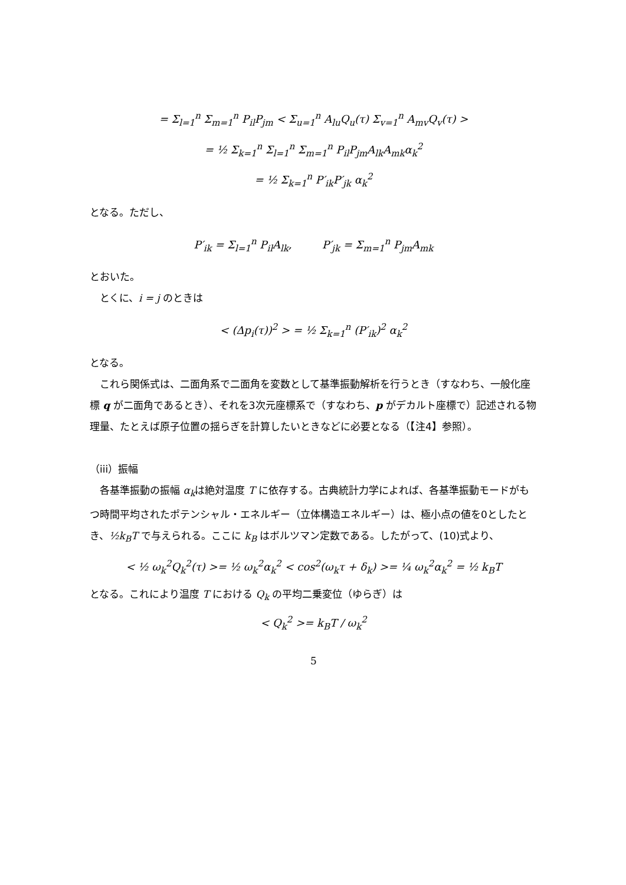= Σ<sub>l=1</sub><sup>n</sup> Σ<sub>m=1</sub><sup>n</sup> P<sub>il</sub>P<sub>jm</sub> < Σ<sub>u=1</sub><sup>n</sup> A<sub>lu</sub>Q<sub>u</sub>(τ) Σ<sub>v=1</sub><sup>n</sup> A<sub>mv</sub>Q<sub>v</sub>(τ) >
= ½ Σ<sub>k=1</sub><sup>n</sup> Σ<sub>l=1</sub><sup>n</sup> Σ<sub>m=1</sub><sup>n</sup> P<sub>il</sub>P<sub>jm</sub>A<sub>lk</sub>A<sub>mk</sub>α<sub>k</sub><sup>2</sup>
= ½ Σ<sub>k=1</sub><sup>n</sup> P′<sub>ik</sub>P′<sub>jk</sub> α<sub>k</sub><sup>2</sup>
となる。ただし、
P′<sub>ik</sub> = Σ<sub>l=1</sub><sup>n</sup> P<sub>il</sub>A<sub>lk</sub>, P′<sub>jk</sub> = Σ<sub>m=1</sub><sup>n</sup> P<sub>jm</sub>A<sub>mk</sub>
とおいた。
とくに、i = j のときは
< (Δp<sub>i</sub>(τ))<sup>2</sup> > = ½ Σ<sub>k=1</sub><sup>n</sup> (P′<sub>ik</sub>)<sup>2</sup> α<sub>k</sub><sup>2</sup>
となる。
これら関係式は、二面角系で二面角を変数として基準振動解析を行うとき（すなわち、一般化座標 q が二面角であるとき）、それを3次元座標系で（すなわち、p がデカルト座標で）記述される物理量、たとえば原子位置の揺らぎを計算したいときなどに必要となる（【注4】参照）。
（iii）振幅
各基準振動の振幅 α<sub>k</sub>は絶対温度 T に依存する。古典統計力学によれば、各基準振動モードがもつ時間平均されたポテンシャル・エネルギー（立体構造エネルギー）は、極小点の値を0としたとき、½k<sub>B</sub>T で与えられる。ここに k<sub>B</sub> はボルツマン定数である。したがって、(10)式より、
< ½ ω<sub>k</sub><sup>2</sup>Q<sub>k</sub><sup>2</sup>(τ) >= ½ ω<sub>k</sub><sup>2</sup>α<sub>k</sub><sup>2</sup> < cos<sup>2</sup>(ω<sub>k</sub>τ + δ<sub>k</sub>) >= ¼ ω<sub>k</sub><sup>2</sup>α<sub>k</sub><sup>2</sup> = ½ k<sub>B</sub>T
となる。これにより温度 T における Q<sub>k</sub> の平均二乗変位（ゆらぎ）は
< Q<sub>k</sub><sup>2</sup> >= k<sub>B</sub>T / ω<sub>k</sub><sup>2</sup>
5